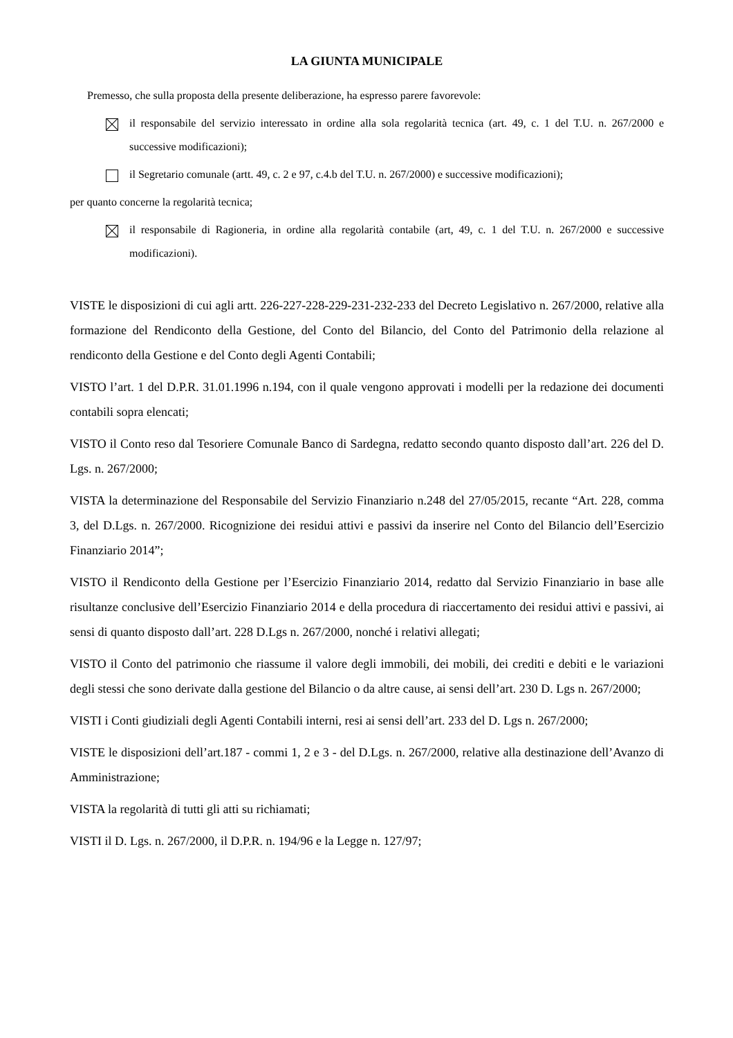LA GIUNTA MUNICIPALE
Premesso, che sulla proposta della presente deliberazione, ha espresso parere favorevole:
il responsabile del servizio interessato in ordine alla sola regolarità tecnica (art. 49, c. 1 del T.U. n. 267/2000 e successive modificazioni);
il Segretario comunale (artt. 49, c. 2 e 97, c.4.b del T.U. n. 267/2000) e successive modificazioni);
per quanto concerne la regolarità tecnica;
il responsabile di Ragioneria, in ordine alla regolarità contabile (art, 49, c. 1 del T.U. n. 267/2000 e successive modificazioni).
VISTE le disposizioni di cui agli artt. 226-227-228-229-231-232-233 del Decreto Legislativo n. 267/2000, relative alla formazione del Rendiconto della Gestione, del Conto del Bilancio, del Conto del Patrimonio della relazione al rendiconto della Gestione e del Conto degli Agenti Contabili;
VISTO l’art. 1 del D.P.R. 31.01.1996 n.194, con il quale vengono approvati i modelli per la redazione dei documenti contabili sopra elencati;
VISTO il Conto reso dal Tesoriere Comunale Banco di Sardegna, redatto secondo quanto disposto dall’art. 226 del D. Lgs. n. 267/2000;
VISTA la determinazione del Responsabile del Servizio Finanziario n.248 del 27/05/2015, recante “Art. 228, comma 3, del D.Lgs. n. 267/2000. Ricognizione dei residui attivi e passivi da inserire nel Conto del Bilancio dell’Esercizio Finanziario 2014”;
VISTO il Rendiconto della Gestione per l’Esercizio Finanziario 2014, redatto dal Servizio Finanziario in base alle risultanze conclusive dell’Esercizio Finanziario 2014 e della procedura di riaccertamento dei residui attivi e passivi, ai sensi di quanto disposto dall’art. 228 D.Lgs n. 267/2000, nonché i relativi allegati;
VISTO il Conto del patrimonio che riassume il valore degli immobili, dei mobili, dei crediti e debiti e le variazioni degli stessi che sono derivate dalla gestione del Bilancio o da altre cause, ai sensi dell’art. 230 D. Lgs n. 267/2000;
VISTI i Conti giudiziali degli Agenti Contabili interni, resi ai sensi dell’art. 233 del D. Lgs n. 267/2000;
VISTE le disposizioni dell’art.187 - commi 1, 2 e 3 - del D.Lgs. n. 267/2000, relative alla destinazione dell’Avanzo di Amministrazione;
VISTA la regolarità di tutti gli atti su richiamati;
VISTI il D. Lgs. n. 267/2000, il D.P.R. n. 194/96 e la Legge n. 127/97;